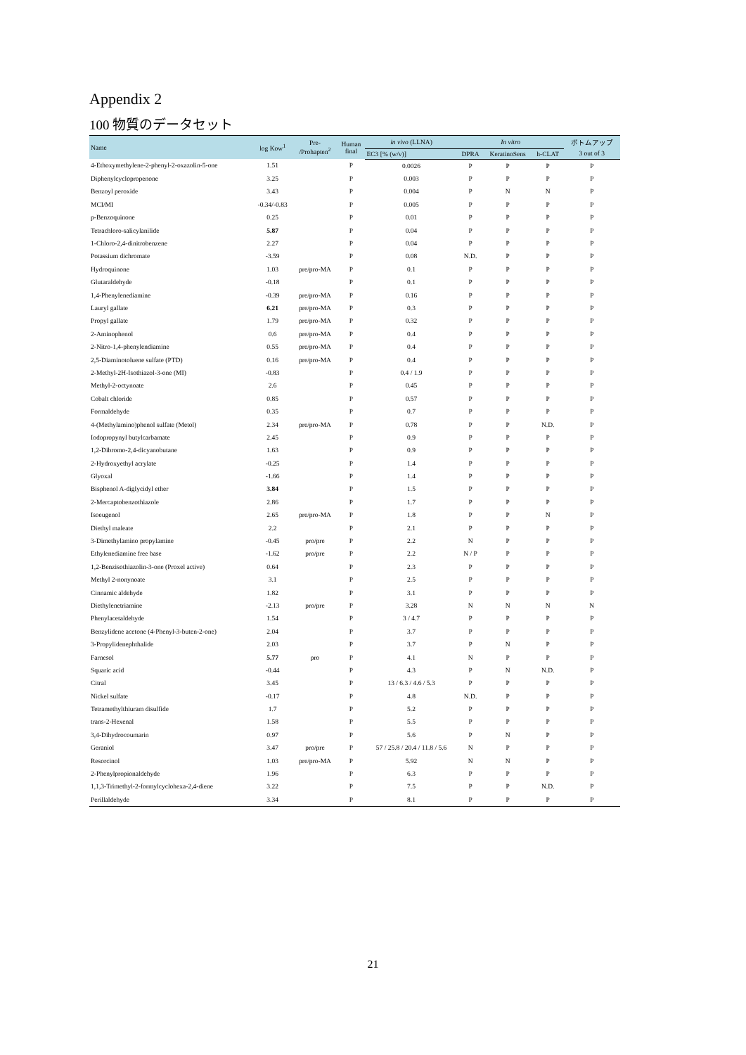Appendix 2
100 物質のデータセット
| Name | log Kow<sup>1</sup> | Pre- /Prohapten<sup>2</sup> | Human final | in vivo (LLNA) | In vitro | | | ボトムアップ |
| --- | --- | --- | --- | --- | --- | --- | --- | --- |
| | | | | EC3 [% (w/v)] | DPRA | KeratinoSens | h-CLAT | 3 out of 3 |
| 4-Ethoxymethylene-2-phenyl-2-oxazolin-5-one | 1.51 | | P | 0.0026 | P | P | P | P |
| Diphenylcyclopropenone | 3.25 | | P | 0.003 | P | P | P | P |
| Benzoyl peroxide | 3.43 | | P | 0.004 | P | N | N | P |
| MCI/MI | -0.34/-0.83 | | P | 0.005 | P | P | P | P |
| p-Benzoquinone | 0.25 | | P | 0.01 | P | P | P | P |
| Tetrachloro-salicylanilide | 5.87 | | P | 0.04 | P | P | P | P |
| 1-Chloro-2,4-dinitrobenzene | 2.27 | | P | 0.04 | P | P | P | P |
| Potassium dichromate | -3.59 | | P | 0.08 | N.D. | P | P | P |
| Hydroquinone | 1.03 | pre/pro-MA | P | 0.1 | P | P | P | P |
| Glutaraldehyde | -0.18 | | P | 0.1 | P | P | P | P |
| 1,4-Phenylenediamine | -0.39 | pre/pro-MA | P | 0.16 | P | P | P | P |
| Lauryl gallate | 6.21 | pre/pro-MA | P | 0.3 | P | P | P | P |
| Propyl gallate | 1.79 | pre/pro-MA | P | 0.32 | P | P | P | P |
| 2-Aminophenol | 0.6 | pre/pro-MA | P | 0.4 | P | P | P | P |
| 2-Nitro-1,4-phenylendiamine | 0.55 | pre/pro-MA | P | 0.4 | P | P | P | P |
| 2,5-Diaminotoluene sulfate (PTD) | 0.16 | pre/pro-MA | P | 0.4 | P | P | P | P |
| 2-Methyl-2H-Isothiazol-3-one (MI) | -0.83 | | P | 0.4 / 1.9 | P | P | P | P |
| Methyl-2-octynoate | 2.6 | | P | 0.45 | P | P | P | P |
| Cobalt chloride | 0.85 | | P | 0.57 | P | P | P | P |
| Formaldehyde | 0.35 | | P | 0.7 | P | P | P | P |
| 4-(Methylamino)phenol sulfate (Metol) | 2.34 | pre/pro-MA | P | 0.78 | P | P | N.D. | P |
| Iodopropynyl butylcarbamate | 2.45 | | P | 0.9 | P | P | P | P |
| 1,2-Dibromo-2,4-dicyanobutane | 1.63 | | P | 0.9 | P | P | P | P |
| 2-Hydroxyethyl acrylate | -0.25 | | P | 1.4 | P | P | P | P |
| Glyoxal | -1.66 | | P | 1.4 | P | P | P | P |
| Bisphenol A-diglycidyl ether | 3.84 | | P | 1.5 | P | P | P | P |
| 2-Mercaptobenzothiazole | 2.86 | | P | 1.7 | P | P | P | P |
| Isoeugenol | 2.65 | pre/pro-MA | P | 1.8 | P | P | N | P |
| Diethyl maleate | 2.2 | | P | 2.1 | P | P | P | P |
| 3-Dimethylamino propylamine | -0.45 | pro/pre | P | 2.2 | N | P | P | P |
| Ethylenediamine free base | -1.62 | pro/pre | P | 2.2 | N / P | P | P | P |
| 1,2-Benzisothiazolin-3-one (Proxel active) | 0.64 | | P | 2.3 | P | P | P | P |
| Methyl 2-nonynoate | 3.1 | | P | 2.5 | P | P | P | P |
| Cinnamic aldehyde | 1.82 | | P | 3.1 | P | P | P | P |
| Diethylenetriamine | -2.13 | pro/pre | P | 3.28 | N | N | N | N |
| Phenylacetaldehyde | 1.54 | | P | 3 / 4.7 | P | P | P | P |
| Benzylidene acetone (4-Phenyl-3-buten-2-one) | 2.04 | | P | 3.7 | P | P | P | P |
| 3-Propylidenephthalide | 2.03 | | P | 3.7 | P | N | P | P |
| Farnesol | 5.77 | pro | P | 4.1 | N | P | P | P |
| Squaric acid | -0.44 | | P | 4.3 | P | N | N.D. | P |
| Citral | 3.45 | | P | 13 / 6.3 / 4.6 / 5.3 | P | P | P | P |
| Nickel sulfate | -0.17 | | P | 4.8 | N.D. | P | P | P |
| Tetramethylthiuram disulfide | 1.7 | | P | 5.2 | P | P | P | P |
| trans-2-Hexenal | 1.58 | | P | 5.5 | P | P | P | P |
| 3,4-Dihydrocoumarin | 0.97 | | P | 5.6 | P | N | P | P |
| Geraniol | 3.47 | pro/pre | P | 57 / 25.8 / 20.4 / 11.8 / 5.6 | N | P | P | P |
| Resorcinol | 1.03 | pre/pro-MA | P | 5.92 | N | N | P | P |
| 2-Phenylpropionaldehyde | 1.96 | | P | 6.3 | P | P | P | P |
| 1,1,3-Trimethyl-2-formylcyclohexa-2,4-diene | 3.22 | | P | 7.5 | P | P | N.D. | P |
| Perillaldehyde | 3.34 | | P | 8.1 | P | P | P | P |
21